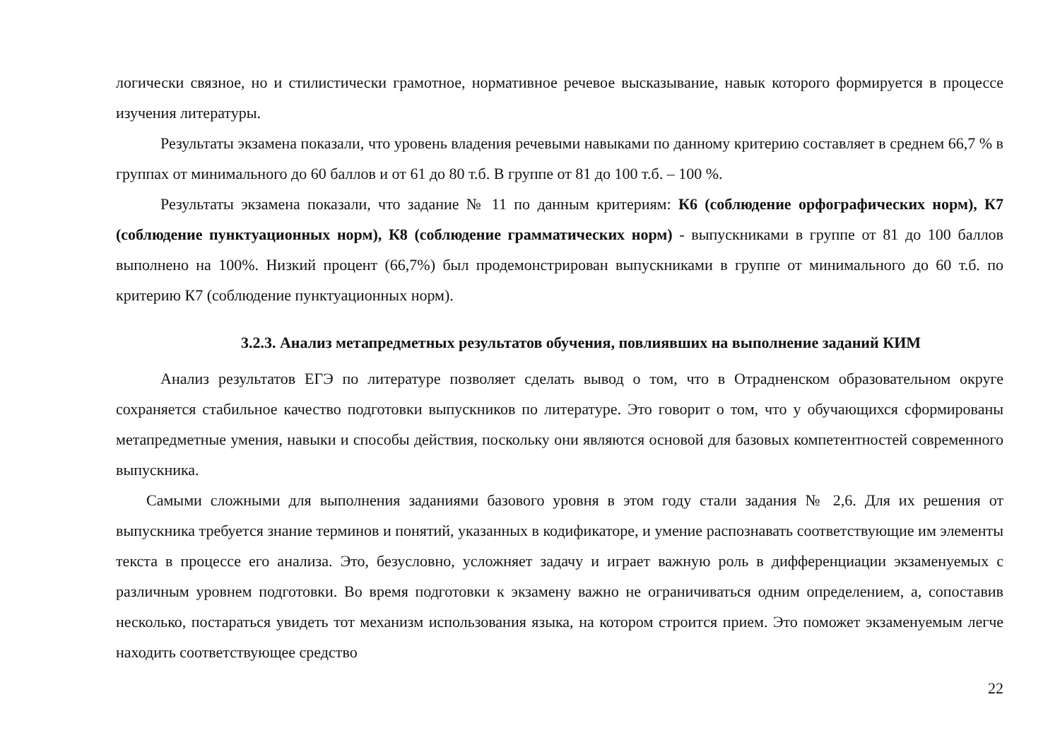логически связное, но и стилистически грамотное, нормативное речевое высказывание, навык которого формируется в процессе изучения литературы.
Результаты экзамена показали, что уровень владения речевыми навыками по данному критерию составляет в среднем 66,7 % в группах от минимального до 60 баллов и от 61 до 80 т.б. В группе от 81 до 100 т.б. – 100 %.
Результаты экзамена показали, что задание № 11 по данным критериям: К6 (соблюдение орфографических норм), К7 (соблюдение пунктуационных норм), К8 (соблюдение грамматических норм) - выпускниками в группе от 81 до 100 баллов выполнено на 100%. Низкий процент (66,7%) был продемонстрирован выпускниками в группе от минимального до 60 т.б. по критерию К7 (соблюдение пунктуационных норм).
3.2.3. Анализ метапредметных результатов обучения, повлиявших на выполнение заданий КИМ
Анализ результатов ЕГЭ по литературе позволяет сделать вывод о том, что в Отрадненском образовательном округе сохраняется стабильное качество подготовки выпускников по литературе. Это говорит о том, что у обучающихся сформированы метапредметные умения, навыки и способы действия, поскольку они являются основой для базовых компетентностей современного выпускника.
Самыми сложными для выполнения заданиями базового уровня в этом году стали задания № 2,6. Для их решения от выпускника требуется знание терминов и понятий, указанных в кодификаторе, и умение распознавать соответствующие им элементы текста в процессе его анализа. Это, безусловно, усложняет задачу и играет важную роль в дифференциации экзаменуемых с различным уровнем подготовки. Во время подготовки к экзамену важно не ограничиваться одним определением, а, сопоставив несколько, постараться увидеть тот механизм использования языка, на котором строится прием. Это поможет экзаменуемым легче находить соответствующее средство
22